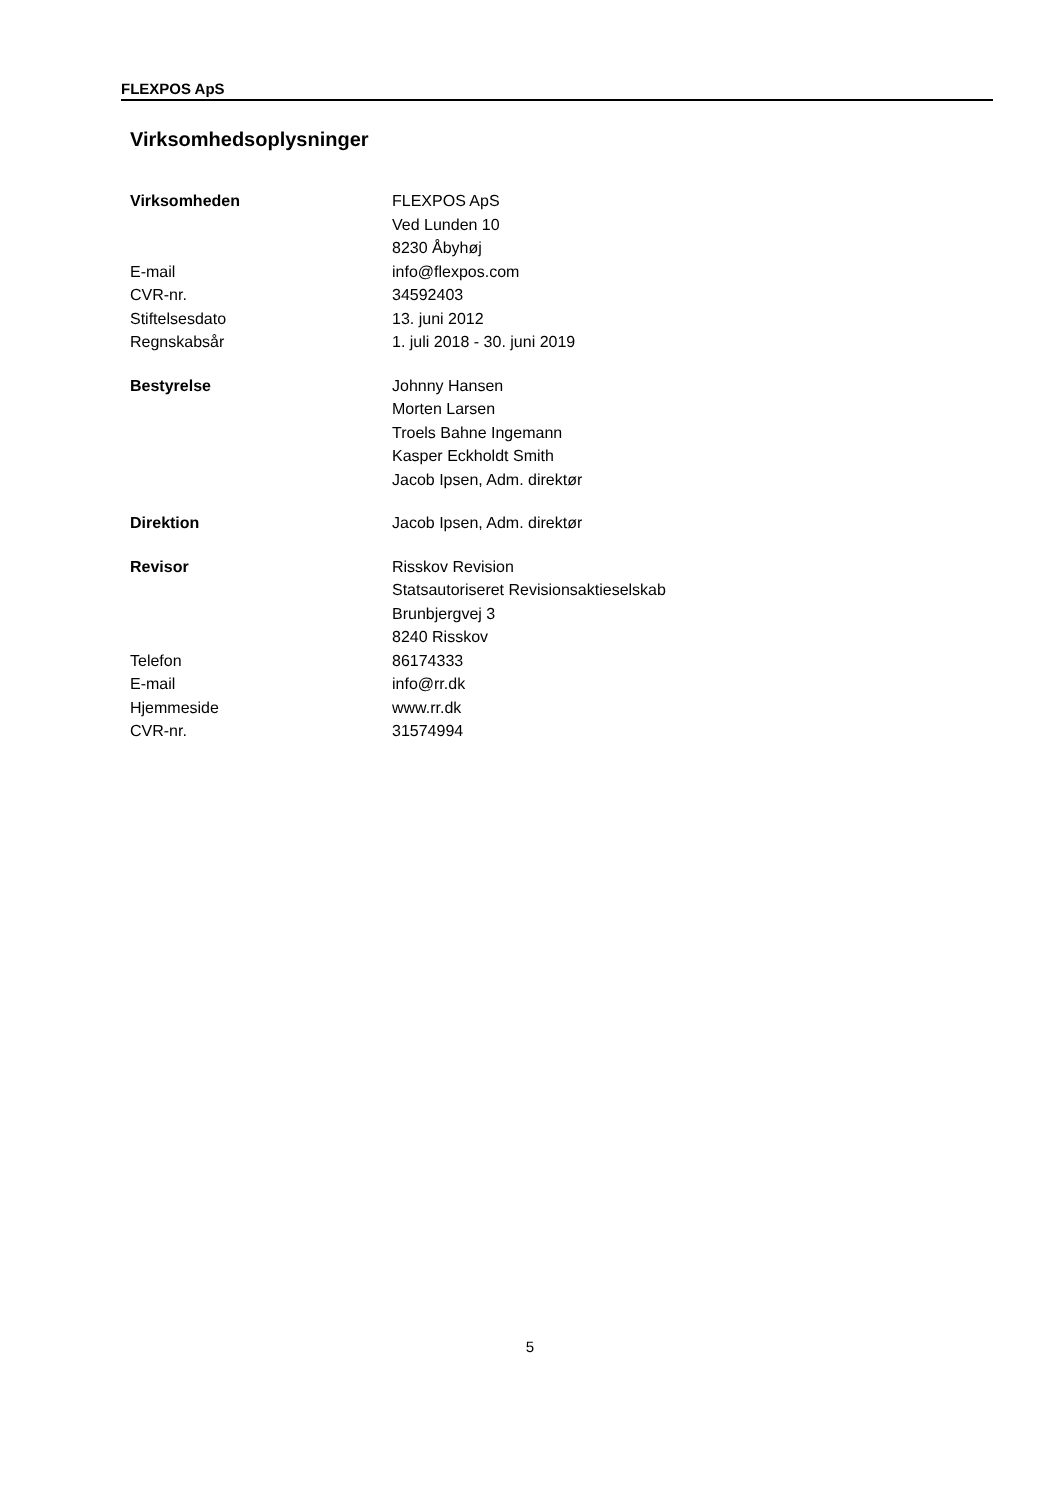FLEXPOS ApS
Virksomhedsoplysninger
| Virksomheden | FLEXPOS ApS |
| | Ved Lunden 10 |
| | 8230 Åbyhøj |
| E-mail | info@flexpos.com |
| CVR-nr. | 34592403 |
| Stiftelsesdato | 13. juni 2012 |
| Regnskabsår | 1. juli 2018 - 30. juni 2019 |
| Bestyrelse | Johnny Hansen |
| | Morten Larsen |
| | Troels Bahne Ingemann |
| | Kasper Eckholdt Smith |
| | Jacob Ipsen, Adm. direktør |
| Direktion | Jacob Ipsen, Adm. direktør |
| Revisor | Risskov Revision |
| | Statsautoriseret Revisionsaktieselskab |
| | Brunbjergvej 3 |
| | 8240 Risskov |
| Telefon | 86174333 |
| E-mail | info@rr.dk |
| Hjemmeside | www.rr.dk |
| CVR-nr. | 31574994 |
5